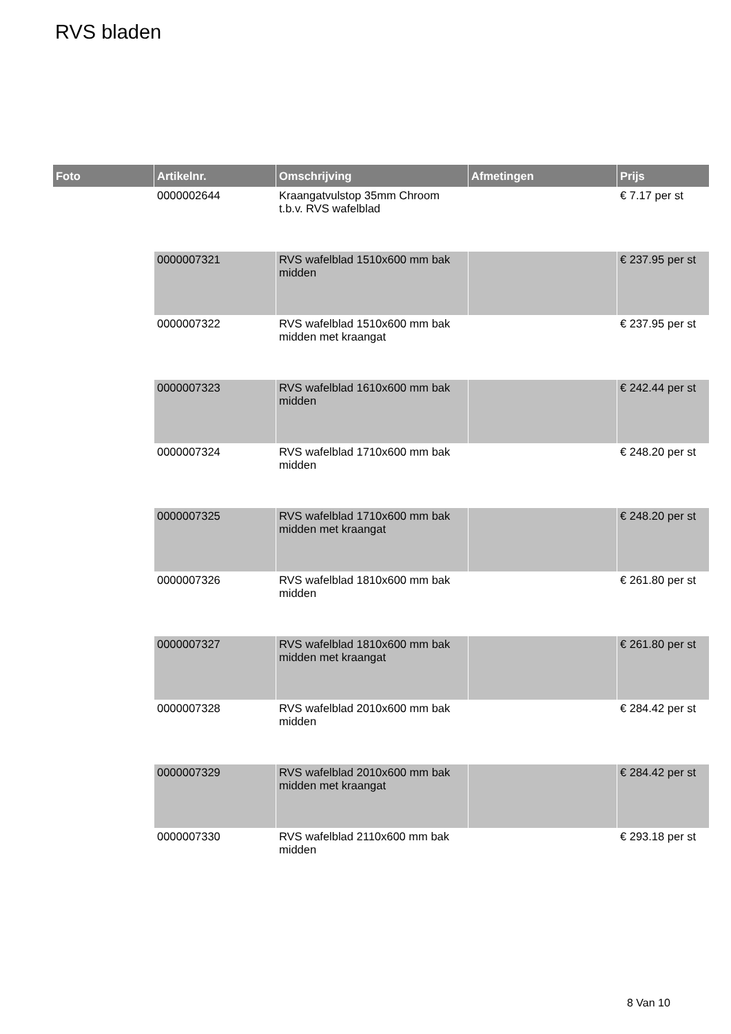RVS bladen
| Foto | Artikelnr. | Omschrijving | Afmetingen | Prijs |
| --- | --- | --- | --- | --- |
| | 0000002644 | Kraangatvulstop 35mm Chroom t.b.v. RVS wafelblad | | € 7.17 per st |
| | 0000007321 | RVS wafelblad 1510x600 mm bak midden | | € 237.95 per st |
| | 0000007322 | RVS wafelblad 1510x600 mm bak midden met kraangat | | € 237.95 per st |
| | 0000007323 | RVS wafelblad 1610x600 mm bak midden | | € 242.44 per st |
| | 0000007324 | RVS wafelblad 1710x600 mm bak midden | | € 248.20 per st |
| | 0000007325 | RVS wafelblad 1710x600 mm bak midden met kraangat | | € 248.20 per st |
| | 0000007326 | RVS wafelblad 1810x600 mm bak midden | | € 261.80 per st |
| | 0000007327 | RVS wafelblad 1810x600 mm bak midden met kraangat | | € 261.80 per st |
| | 0000007328 | RVS wafelblad 2010x600 mm bak midden | | € 284.42 per st |
| | 0000007329 | RVS wafelblad 2010x600 mm bak midden met kraangat | | € 284.42 per st |
| | 0000007330 | RVS wafelblad 2110x600 mm bak midden | | € 293.18 per st |
8 Van 10